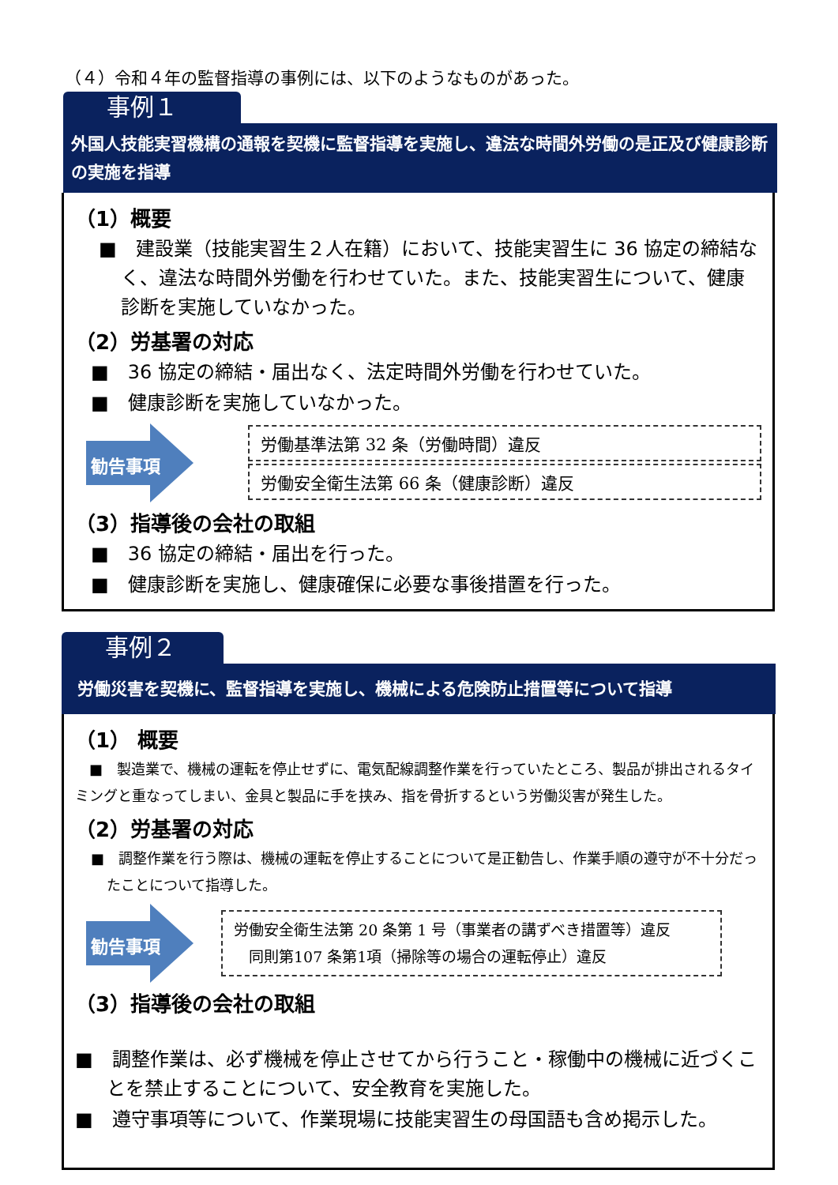（４）令和４年の監督指導の事例には、以下のようなものがあった。
事例１
外国人技能実習機構の通報を契機に監督指導を実施し、違法な時間外労働の是正及び健康診断の実施を指導
（1）概要
■　建設業（技能実習生２人在籍）において、技能実習生に 36 協定の締結なく、違法な時間外労働を行わせていた。また、技能実習生について、健康診断を実施していなかった。
（2）労基署の対応
■　36 協定の締結・届出なく、法定時間外労働を行わせていた。
■　健康診断を実施していなかった。
勧告事項
労働基準法第 32 条（労働時間）違反
労働安全衛生法第 66 条（健康診断）違反
（3）指導後の会社の取組
■　36 協定の締結・届出を行った。
■　健康診断を実施し、健康確保に必要な事後措置を行った。
事例２
労働災害を契機に、監督指導を実施し、機械による危険防止措置等について指導
（1） 概要
　■　製造業で、機械の運転を停止せずに、電気配線調整作業を行っていたところ、製品が排出されるタイミングと重なってしまい、金具と製品に手を挟み、指を骨折するという労働災害が発生した。
（2）労基署の対応
■　調整作業を行う際は、機械の運転を停止することについて是正勧告し、作業手順の遵守が不十分だったことについて指導した。
勧告事項
労働安全衛生法第 20 条第 1 号（事業者の講ずべき措置等）違反
　同則第107 条第1項（掃除等の場合の運転停止）違反
（3）指導後の会社の取組
■　調整作業は、必ず機械を停止させてから行うこと・稼働中の機械に近づくことを禁止することについて、安全教育を実施した。
■　遵守事項等について、作業現場に技能実習生の母国語も含め掲示した。